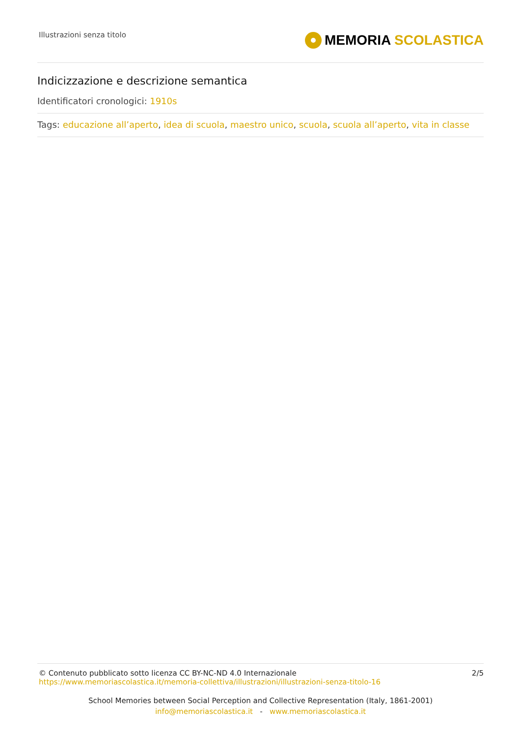Illustrazioni senza titolo
MEMORIA SCOLASTICA
Indicizzazione e descrizione semantica
Identificatori cronologici: 1910s
Tags: educazione all’aperto, idea di scuola, maestro unico, scuola, scuola all’aperto, vita in classe
© Contenuto pubblicato sotto licenza CC BY-NC-ND 4.0 Internazionale
https://www.memoriascolastica.it/memoria-collettiva/illustrazioni/illustrazioni-senza-titolo-16
2/5
School Memories between Social Perception and Collective Representation (Italy, 1861-2001)
info@memoriascolastica.it - www.memoriascolastica.it